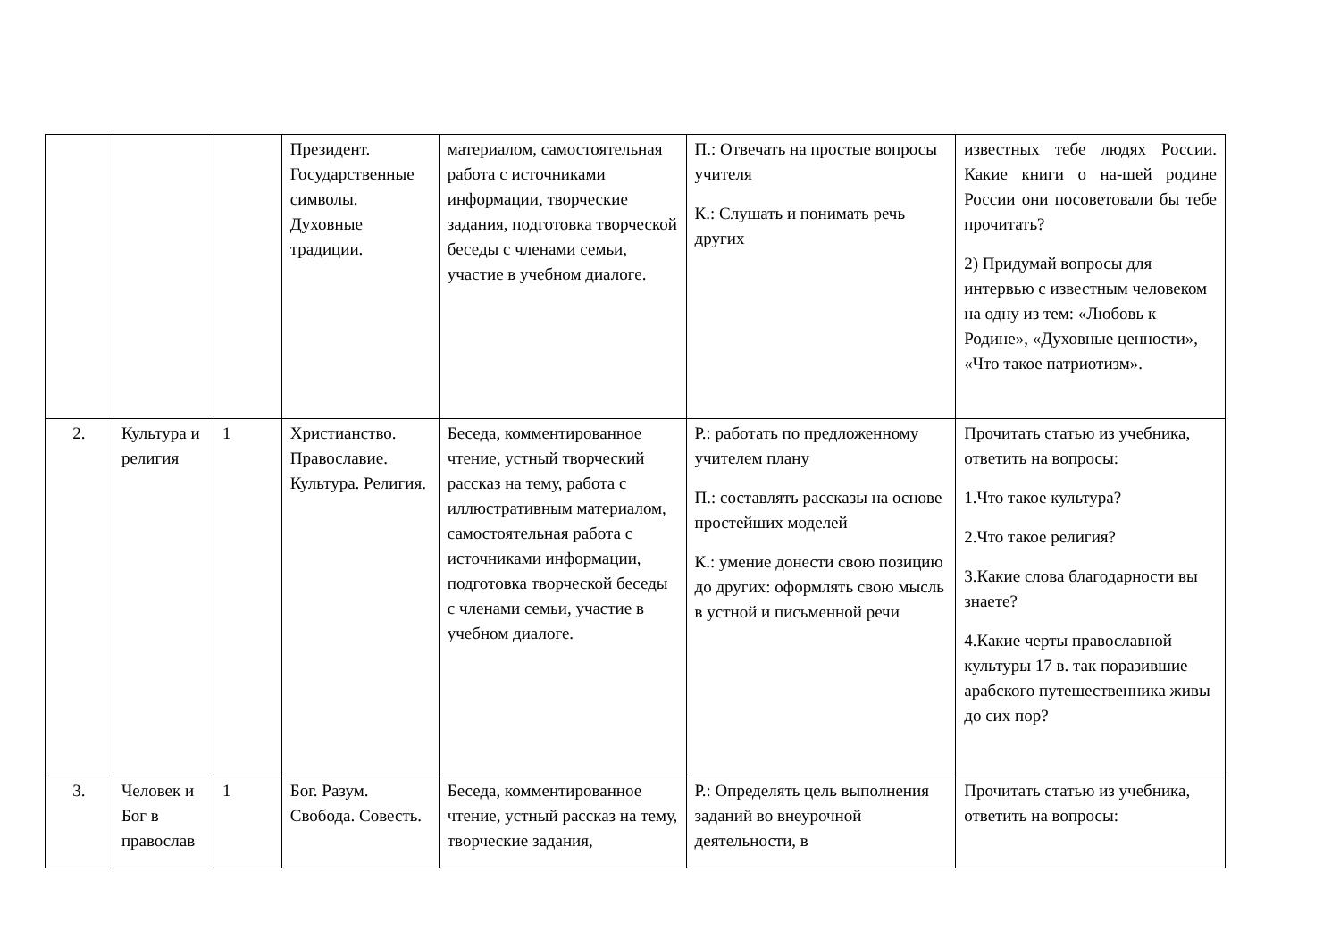| | | | Президент. Государственные символы. Духовные традиции. | материалом, самостоятельная работа с источниками информации, творческие задания, подготовка творческой беседы с членами семьи, участие в учебном диалоге. | П.: Отвечать на простые вопросы учителя К.: Слушать и понимать речь других | известных тебе людях России. Какие книги о на-шей родине России они посоветовали бы тебе прочитать? 2) Придумай вопросы для интервью с известным человеком на одну из тем: «Любовь к Родине», «Духовные ценности», «Что такое патриотизм». |
| 2. | Культура и религия | 1 | Христианство. Православие. Культура. Религия. | Беседа, комментированное чтение, устный творческий рассказ на тему, работа с иллюстративным материалом, самостоятельная работа с источниками информации, подготовка творческой беседы с членами семьи, участие в учебном диалоге. | Р.: работать по предложенному учителем плану П.: составлять рассказы на основе простейших моделей К.: умение донести свою позицию до других: оформлять свою мысль в устной и письменной речи | Прочитать статью из учебника, ответить на вопросы: 1.Что такое культура? 2.Что такое религия? 3.Какие слова благодарности вы знаете? 4.Какие черты православной культуры 17 в. так поразившие арабского путешественника живы до сих пор? |
| 3. | Человек и Бог в православ | 1 | Бог. Разум. Свобода. Совесть. | Беседа, комментированное чтение, устный рассказ на тему, творческие задания, | Р.: Определять цель выполнения заданий во внеурочной деятельности, в | Прочитать статью из учебника, ответить на вопросы: |